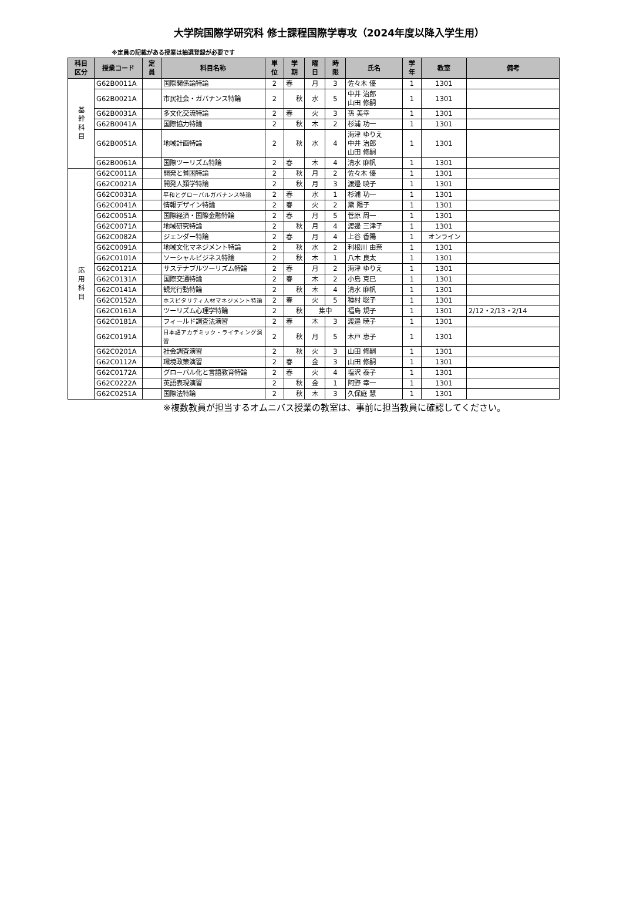大学院国際学研究科 修士課程国際学専攻（2024年度以降入学生用）
※定員の記載がある授業は抽選登録が必要です
| 科目 区分 | 授業コード | 定 員 | 科目名称 | 単 位 | 学 期 | 曜 日 | 時 限 | 氏名 | 学 年 | 教室 | 備考 |
| --- | --- | --- | --- | --- | --- | --- | --- | --- | --- | --- | --- |
| 基 幹 科 目 | G62B0011A | | 国際関係論特論 | 2 | 春 | 月 | 3 | 佐々木 優 | 1 | 1301 | |
| | G62B0021A | | 市民社会・ガバナンス特論 | 2 | 秋 | 水 | 5 | 中井 治郎 山田 修嗣 | 1 | 1301 | |
| | G62B0031A | | 多文化交流特論 | 2 | 春 | 火 | 3 | 孫 美幸 | 1 | 1301 | |
| | G62B0041A | | 国際協力特論 | 2 | 秋 | 木 | 2 | 杉浦 功一 | 1 | 1301 | |
| | G62B0051A | | 地域計画特論 | 2 | 秋 | 水 | 4 | 海津 ゆりえ 中井 治郎 山田 修嗣 | 1 | 1301 | |
| | G62B0061A | | 国際ツーリズム特論 | 2 | 春 | 木 | 4 | 清水 麻帆 | 1 | 1301 | |
| 応 用 科 目 | G62C0011A | | 開発と貧困特論 | 2 | 秋 | 月 | 2 | 佐々木 優 | 1 | 1301 | |
| | G62C0021A | | 開発人類学特論 | 2 | 秋 | 月 | 3 | 渡邉 暁子 | 1 | 1301 | |
| | G62C0031A | | 平和とグローバルガバナンス特論 | 2 | 春 | 水 | 1 | 杉浦 功一 | 1 | 1301 | |
| | G62C0041A | | 情報デザイン特論 | 2 | 春 | 火 | 2 | 黛 陽子 | 1 | 1301 | |
| | G62C0051A | | 国際経済・国際金融特論 | 2 | 春 | 月 | 5 | 菅原 周一 | 1 | 1301 | |
| | G62C0071A | | 地域研究特論 | 2 | 秋 | 月 | 4 | 渡邊 三津子 | 1 | 1301 | |
| | G62C0082A | | ジェンダー特論 | 2 | 春 | 月 | 4 | 上谷 香陽 | 1 | オンライン | |
| | G62C0091A | | 地域文化マネジメント特論 | 2 | 秋 | 水 | 2 | 利根川 由奈 | 1 | 1301 | |
| | G62C0101A | | ソーシャルビジネス特論 | 2 | 秋 | 木 | 1 | 八木 良太 | 1 | 1301 | |
| | G62C0121A | | サステナブルツーリズム特論 | 2 | 春 | 月 | 2 | 海津 ゆりえ | 1 | 1301 | |
| | G62C0131A | | 国際交通特論 | 2 | 春 | 木 | 2 | 小島 克巳 | 1 | 1301 | |
| | G62C0141A | | 観光行動特論 | 2 | 秋 | 木 | 4 | 清水 麻帆 | 1 | 1301 | |
| | G62C0152A | | ホスピタリティ人材マネジメント特論 | 2 | 春 | 火 | 5 | 種村 聡子 | 1 | 1301 | |
| | G62C0161A | | ツーリズム心理学特論 | 2 | 秋 | 集中 | | 福島 規子 | 1 | 1301 | 2/12・2/13・2/14 |
| | G62C0181A | | フィールド調査法演習 | 2 | 春 | 木 | 3 | 渡邉 暁子 | 1 | 1301 | |
| | G62C0191A | | 日本語アカデミック・ライティング演習 | 2 | 秋 | 月 | 5 | 木戸 恵子 | 1 | 1301 | |
| | G62C0201A | | 社会調査演習 | 2 | 秋 | 火 | 3 | 山田 修嗣 | 1 | 1301 | |
| | G62C0112A | | 環境政策演習 | 2 | 春 | 金 | 3 | 山田 修嗣 | 1 | 1301 | |
| | G62C0172A | | グローバル化と言語教育特論 | 2 | 春 | 火 | 4 | 塩沢 泰子 | 1 | 1301 | |
| | G62C0222A | | 英語表現演習 | 2 | 秋 | 金 | 1 | 阿野 幸一 | 1 | 1301 | |
| | G62C0251A | | 国際法特論 | 2 | 秋 | 木 | 3 | 久保庭 慧 | 1 | 1301 | |
※複数教員が担当するオムニバス授業の教室は、事前に担当教員に確認してください。